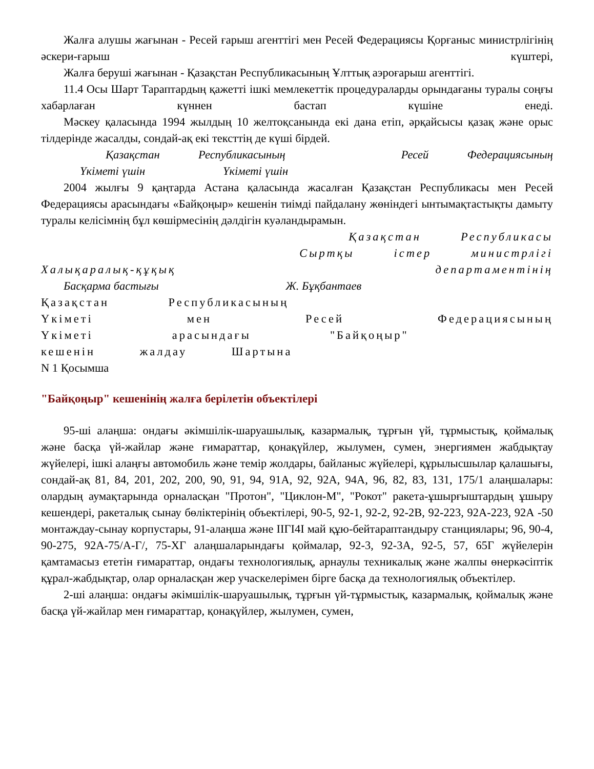Жалға алушы жағынан - Ресей ғарыш агенттігі мен Ресей Федерациясы Қорғаныс министрлігінің әскери-ғарыш күштері,
Жалға беруші жағынан - Қазақстан Республикасының Ұлттық аэроғарыш агенттігі.
11.4 Осы Шарт Тараптардың қажетті ішкі мемлекеттік процедураларды орындағаны туралы соңғы хабарлаған күннен бастап күшіне енеді.
Мәскеу қаласында 1994 жылдың 10 желтоқсанында екі дана етіп, әрқайсысы қазақ және орыс тілдерінде жасалды, сондай-ақ екі тексттің де күші бірдей.
Қазақстан Республикасының Ресей Федерациясының
Үкіметі үшін Үкіметі үшін
2004 жылғы 9 қаңтарда Астана қаласында жасалған Қазақстан Республикасы мен Ресей Федерациясы арасындағы «Байқоңыр» кешенін тиімді пайдалану жөніндегі ынтымақтастықты дамыту туралы келісімнің бұл көшірмесінің дәлдігін куәландырамын.
Қазақстан Республикасы
Сыртқы істер министрлігі
Халықаралық-құқық департаментінің
Басқарма бастығы Ж. Бұқбантаев
Қазақстан Республикасының
Үкіметі мен Ресей Федерациясының
Үкіметі арасындағы "Байқоңыр"
кешенін жалдау Шартына
N 1 Қосымша
"Байқоңыр" кешенінің жалға берілетін объектілері
95-ші алаңша: ондағы әкімшілік-шаруашылық, казармалық, тұрғын үй, тұрмыстық, қоймалық және басқа үй-жайлар және ғимараттар, қонақүйлер, жылумен, сумен, энергиямен жабдықтау жүйелері, ішкі алаңғы автомобиль және темір жолдары, байланыс жүйелері, құрылысшылар қалашығы, сондай-ақ 81, 84, 201, 202, 200, 90, 91, 94, 91А, 92, 92А, 94А, 96, 82, 83, 131, 175/1 алаңшалары: олардың аумақтарында орналасқан "Протон", "Циклон-М", "Рокот" ракета-ұшырғыштардың ұшыру кешендері, ракеталық сынау бөліктерінің объектілері, 90-5, 92-1, 92-2, 92-2В, 92-223, 92А-223, 92А -50 монтаждау-сынау корпустары, 91-алаңша және IIГI4I май құю-бейтараптандыру станциялары; 96, 90-4, 90-275, 92А-75/А-Г/, 75-ХГ алаңшаларындағы қоймалар, 92-3, 92-3А, 92-5, 57, 65Г жүйелерін қамтамасыз ететін ғимараттар, ондағы технологиялық, арнаулы техникалық және жалпы өнеркәсіптік құрал-жабдықтар, олар орналасқан жер учаскелерімен бірге басқа да технологиялық объектілер.
2-ші алаңша: ондағы әкімшілік-шаруашылық, тұрғын үй-тұрмыстық, казармалық, қоймалық және басқа үй-жайлар мен ғимараттар, қонақүйлер, жылумен, сумен,